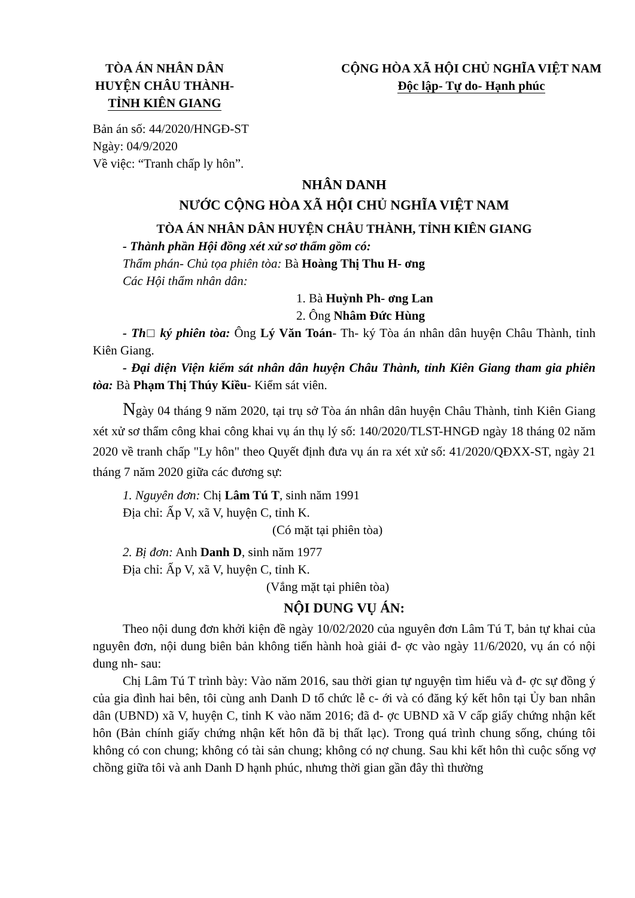TÒA ÁN NHÂN DÂN
HUYỆN CHÂU THÀNH-
TỈNH KIÊN GIANG
CỘNG HÒA XÃ HỘI CHỦ NGHĨA VIỆT NAM
Độc lập- Tự do- Hạnh phúc
Bản án số: 44/2020/HNGĐ-ST
Ngày: 04/9/2020
Về việc: “Tranh chấp ly hôn”.
NHÂN DANH
NƯỚC CỘNG HÒA XÃ HỘI CHỦ NGHĨA VIỆT NAM
TÒA ÁN NHÂN DÂN HUYỆN CHÂU THÀNH, TỈNH KIÊN GIANG
- Thành phần Hội đồng xét xử sơ thẩm gồm có:
Thẩm phán- Chủ tọa phiên tòa: Bà Hoàng Thị Thu H- ơng
Các Hội thẩm nhân dân:
1. Bà Huỳnh Ph- ơng Lan
2. Ông Nhâm Đức Hùng
- Th□ ký phiên tòa: Ông Lý Văn Toán- Th- ký Tòa án nhân dân huyện Châu Thành, tỉnh Kiên Giang.
- Đại diện Viện kiểm sát nhân dân huyện Châu Thành, tỉnh Kiên Giang tham gia phiên tòa: Bà Phạm Thị Thúy Kiều- Kiểm sát viên.
Ngày 04 tháng 9 năm 2020, tại trụ sở Tòa án nhân dân huyện Châu Thành, tỉnh Kiên Giang xét xử sơ thẩm công khai công khai vụ án thụ lý số: 140/2020/TLST-HNGĐ ngày 18 tháng 02 năm 2020 về tranh chấp "Ly hôn" theo Quyết định đưa vụ án ra xét xử số: 41/2020/QĐXX-ST, ngày 21 tháng 7 năm 2020 giữa các đương sự:
1. Nguyên đơn: Chị Lâm Tú T, sinh năm 1991
Địa chỉ: Ấp V, xã V, huyện C, tỉnh K.
(Có mặt tại phiên tòa)
2. Bị đơn: Anh Danh D, sinh năm 1977
Địa chỉ: Ấp V, xã V, huyện C, tỉnh K.
(Vắng mặt tại phiên tòa)
NỘI DUNG VỤ ÁN:
Theo nội dung đơn khởi kiện đề ngày 10/02/2020 của nguyên đơn Lâm Tú T, bản tự khai của nguyên đơn, nội dung biên bản không tiến hành hoà giải đ- ợc vào ngày 11/6/2020, vụ án có nội dung nh- sau:
Chị Lâm Tú T trình bày: Vào năm 2016, sau thời gian tự nguyện tìm hiểu và đ- ợc sự đồng ý của gia đình hai bên, tôi cùng anh Danh D tổ chức lễ c- ới và có đăng ký kết hôn tại Ủy ban nhân dân (UBND) xã V, huyện C, tỉnh K vào năm 2016; đã đ- ợc UBND xã V cấp giấy chứng nhận kết hôn (Bản chính giấy chứng nhận kết hôn đã bị thất lạc). Trong quá trình chung sống, chúng tôi không có con chung; không có tài sản chung; không có nợ chung. Sau khi kết hôn thì cuộc sống vợ chồng giữa tôi và anh Danh D hạnh phúc, nhưng thời gian gần đây thì thường